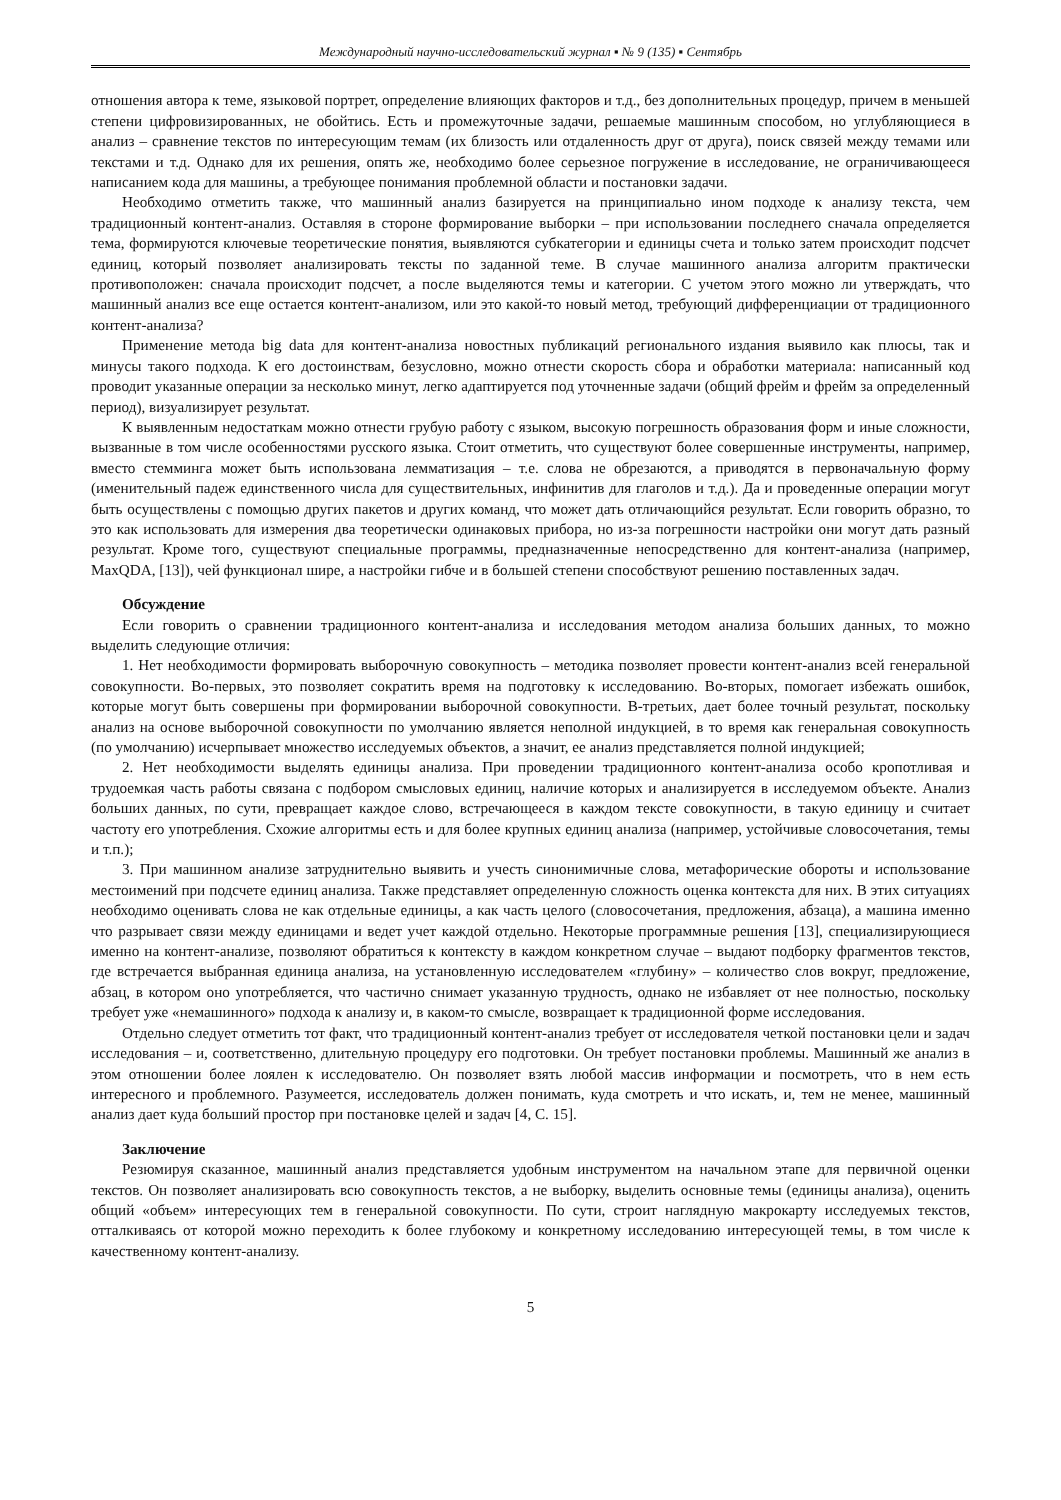Международный научно-исследовательский журнал ▪ № 9 (135) ▪ Сентябрь
отношения автора к теме, языковой портрет, определение влияющих факторов и т.д., без дополнительных процедур, причем в меньшей степени цифровизированных, не обойтись. Есть и промежуточные задачи, решаемые машинным способом, но углубляющиеся в анализ – сравнение текстов по интересующим темам (их близость или отдаленность друг от друга), поиск связей между темами или текстами и т.д. Однако для их решения, опять же, необходимо более серьезное погружение в исследование, не ограничивающееся написанием кода для машины, а требующее понимания проблемной области и постановки задачи.
Необходимо отметить также, что машинный анализ базируется на принципиально ином подходе к анализу текста, чем традиционный контент-анализ. Оставляя в стороне формирование выборки – при использовании последнего сначала определяется тема, формируются ключевые теоретические понятия, выявляются субкатегории и единицы счета и только затем происходит подсчет единиц, который позволяет анализировать тексты по заданной теме. В случае машинного анализа алгоритм практически противоположен: сначала происходит подсчет, а после выделяются темы и категории. С учетом этого можно ли утверждать, что машинный анализ все еще остается контент-анализом, или это какой-то новый метод, требующий дифференциации от традиционного контент-анализа?
Применение метода big data для контент-анализа новостных публикаций регионального издания выявило как плюсы, так и минусы такого подхода. К его достоинствам, безусловно, можно отнести скорость сбора и обработки материала: написанный код проводит указанные операции за несколько минут, легко адаптируется под уточненные задачи (общий фрейм и фрейм за определенный период), визуализирует результат.
К выявленным недостаткам можно отнести грубую работу с языком, высокую погрешность образования форм и иные сложности, вызванные в том числе особенностями русского языка. Стоит отметить, что существуют более совершенные инструменты, например, вместо стемминга может быть использована лемматизация – т.е. слова не обрезаются, а приводятся в первоначальную форму (именительный падеж единственного числа для существительных, инфинитив для глаголов и т.д.). Да и проведенные операции могут быть осуществлены с помощью других пакетов и других команд, что может дать отличающийся результат. Если говорить образно, то это как использовать для измерения два теоретически одинаковых прибора, но из-за погрешности настройки они могут дать разный результат. Кроме того, существуют специальные программы, предназначенные непосредственно для контент-анализа (например, MaxQDA, [13]), чей функционал шире, а настройки гибче и в большей степени способствуют решению поставленных задач.
Обсуждение
Если говорить о сравнении традиционного контент-анализа и исследования методом анализа больших данных, то можно выделить следующие отличия:
1. Нет необходимости формировать выборочную совокупность – методика позволяет провести контент-анализ всей генеральной совокупности. Во-первых, это позволяет сократить время на подготовку к исследованию. Во-вторых, помогает избежать ошибок, которые могут быть совершены при формировании выборочной совокупности. В-третьих, дает более точный результат, поскольку анализ на основе выборочной совокупности по умолчанию является неполной индукцией, в то время как генеральная совокупность (по умолчанию) исчерпывает множество исследуемых объектов, а значит, ее анализ представляется полной индукцией;
2. Нет необходимости выделять единицы анализа. При проведении традиционного контент-анализа особо кропотливая и трудоемкая часть работы связана с подбором смысловых единиц, наличие которых и анализируется в исследуемом объекте. Анализ больших данных, по сути, превращает каждое слово, встречающееся в каждом тексте совокупности, в такую единицу и считает частоту его употребления. Схожие алгоритмы есть и для более крупных единиц анализа (например, устойчивые словосочетания, темы и т.п.);
3. При машинном анализе затруднительно выявить и учесть синонимичные слова, метафорические обороты и использование местоимений при подсчете единиц анализа. Также представляет определенную сложность оценка контекста для них. В этих ситуациях необходимо оценивать слова не как отдельные единицы, а как часть целого (словосочетания, предложения, абзаца), а машина именно что разрывает связи между единицами и ведет учет каждой отдельно. Некоторые программные решения [13], специализирующиеся именно на контент-анализе, позволяют обратиться к контексту в каждом конкретном случае – выдают подборку фрагментов текстов, где встречается выбранная единица анализа, на установленную исследователем «глубину» – количество слов вокруг, предложение, абзац, в котором оно употребляется, что частично снимает указанную трудность, однако не избавляет от нее полностью, поскольку требует уже «немашинного» подхода к анализу и, в каком-то смысле, возвращает к традиционной форме исследования.
Отдельно следует отметить тот факт, что традиционный контент-анализ требует от исследователя четкой постановки цели и задач исследования – и, соответственно, длительную процедуру его подготовки. Он требует постановки проблемы. Машинный же анализ в этом отношении более лоялен к исследователю. Он позволяет взять любой массив информации и посмотреть, что в нем есть интересного и проблемного. Разумеется, исследователь должен понимать, куда смотреть и что искать, и, тем не менее, машинный анализ дает куда больший простор при постановке целей и задач [4, С. 15].
Заключение
Резюмируя сказанное, машинный анализ представляется удобным инструментом на начальном этапе для первичной оценки текстов. Он позволяет анализировать всю совокупность текстов, а не выборку, выделить основные темы (единицы анализа), оценить общий «объем» интересующих тем в генеральной совокупности. По сути, строит наглядную макрокарту исследуемых текстов, отталкиваясь от которой можно переходить к более глубокому и конкретному исследованию интересующей темы, в том числе к качественному контент-анализу.
5